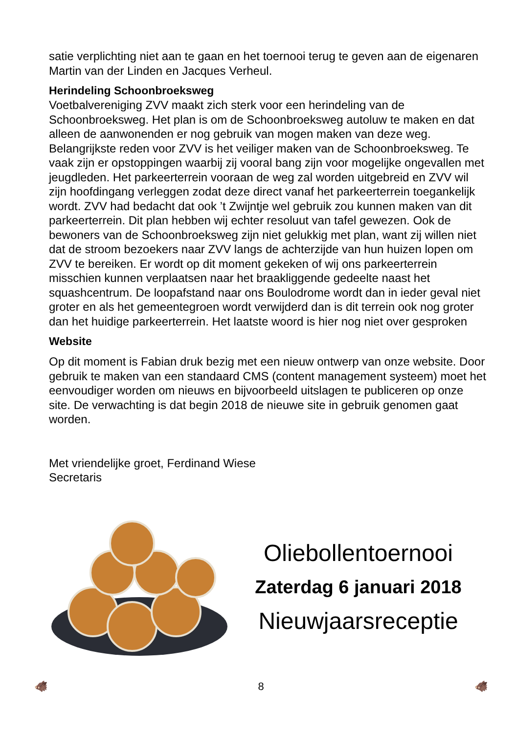satie verplichting niet aan te gaan en het toernooi terug te geven aan de eigenaren Martin van der Linden en Jacques Verheul.
Herindeling Schoonbroeksweg
Voetbalvereniging ZVV maakt zich sterk voor een herindeling van de Schoonbroeksweg. Het plan is om de Schoonbroeksweg autoluw te maken en dat alleen de aanwonenden er nog gebruik van mogen maken van deze weg. Belangrijkste reden voor ZVV is het veiliger maken van de Schoonbroeksweg. Te vaak zijn er opstoppingen waarbij zij vooral bang zijn voor mogelijke ongevallen met jeugdleden. Het parkeerterrein vooraan de weg zal worden uitgebreid en ZVV wil zijn hoofdingang verleggen zodat deze direct vanaf het parkeerterrein toegankelijk wordt. ZVV had bedacht dat ook ’t Zwijntje wel gebruik zou kunnen maken van dit parkeerterrein. Dit plan hebben wij echter resoluut van tafel gewezen. Ook de bewoners van de Schoonbroeksweg zijn niet gelukkig met plan, want zij willen niet dat de stroom bezoekers naar ZVV langs de achterzijde van hun huizen lopen om ZVV te bereiken. Er wordt op dit moment gekeken of wij ons parkeerterrein misschien kunnen verplaatsen naar het braakliggende gedeelte naast het squashcentrum. De loopafstand naar ons Boulodrome wordt dan in ieder geval niet groter en als het gemeentegroen wordt verwijderd dan is dit terrein ook nog groter dan het huidige parkeerterrein. Het laatste woord is hier nog niet over gesproken
Website
Op dit moment is Fabian druk bezig met een nieuw ontwerp van onze website. Door gebruik te maken van een standaard CMS (content management systeem) moet het eenvoudiger worden om nieuws en bijvoorbeeld uitslagen te publiceren op onze site. De verwachting is dat begin 2018 de nieuwe site in gebruik genomen gaat worden.
Met vriendelijke groet, Ferdinand Wiese
Secretaris
Oliebollentoernooi
Zaterdag 6 januari 2018
Nieuwjaarsreceptie
🐗 8 🐗